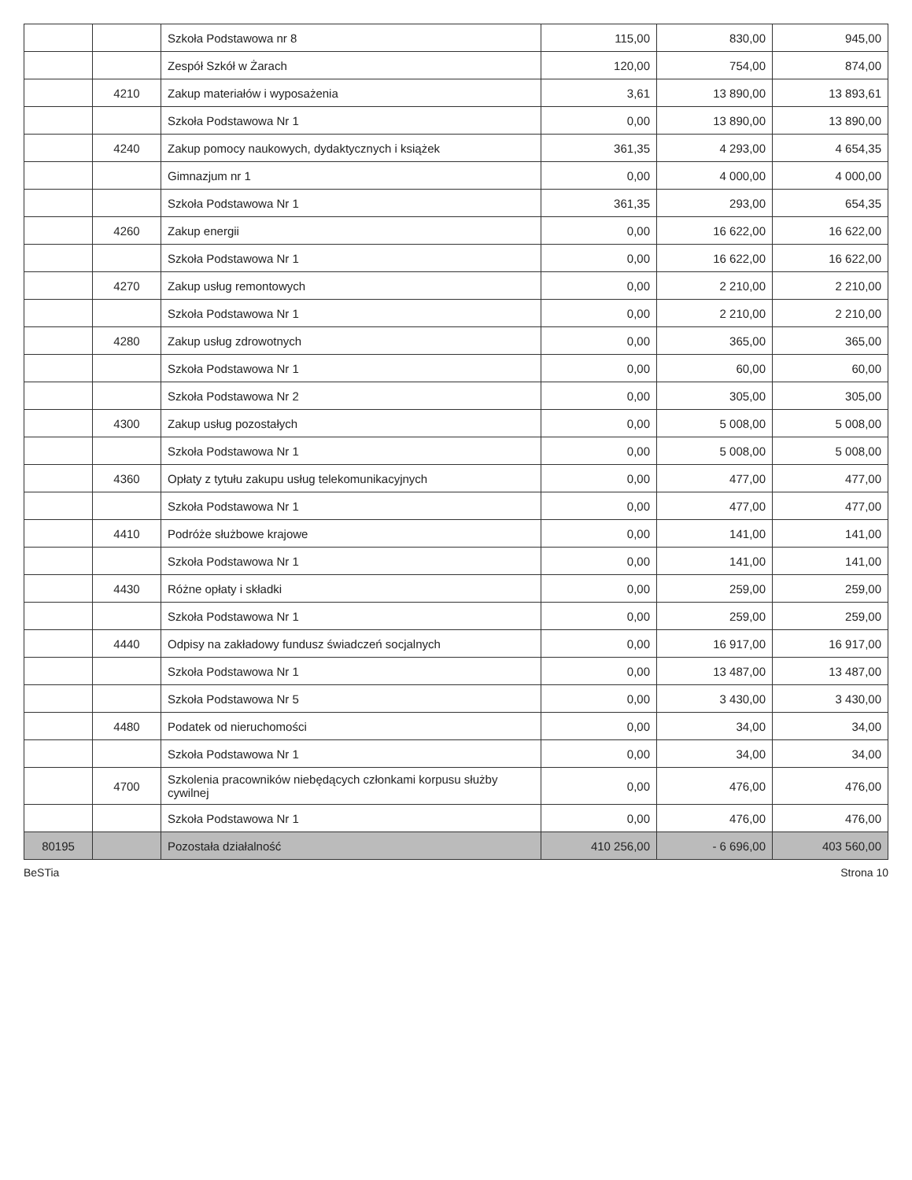| | | Szkoła Podstawowa nr 8 | 115,00 | 830,00 | 945,00 |
| | | Zespół Szkół w Żarach | 120,00 | 754,00 | 874,00 |
| | 4210 | Zakup materiałów i wyposażenia | 3,61 | 13 890,00 | 13 893,61 |
| | | Szkoła Podstawowa Nr 1 | 0,00 | 13 890,00 | 13 890,00 |
| | 4240 | Zakup pomocy naukowych, dydaktycznych i książek | 361,35 | 4 293,00 | 4 654,35 |
| | | Gimnazjum nr 1 | 0,00 | 4 000,00 | 4 000,00 |
| | | Szkoła Podstawowa Nr 1 | 361,35 | 293,00 | 654,35 |
| | 4260 | Zakup energii | 0,00 | 16 622,00 | 16 622,00 |
| | | Szkoła Podstawowa Nr 1 | 0,00 | 16 622,00 | 16 622,00 |
| | 4270 | Zakup usług remontowych | 0,00 | 2 210,00 | 2 210,00 |
| | | Szkoła Podstawowa Nr 1 | 0,00 | 2 210,00 | 2 210,00 |
| | 4280 | Zakup usług zdrowotnych | 0,00 | 365,00 | 365,00 |
| | | Szkoła Podstawowa Nr 1 | 0,00 | 60,00 | 60,00 |
| | | Szkoła Podstawowa Nr 2 | 0,00 | 305,00 | 305,00 |
| | 4300 | Zakup usług pozostałych | 0,00 | 5 008,00 | 5 008,00 |
| | | Szkoła Podstawowa Nr 1 | 0,00 | 5 008,00 | 5 008,00 |
| | 4360 | Opłaty z tytułu zakupu usług telekomunikacyjnych | 0,00 | 477,00 | 477,00 |
| | | Szkoła Podstawowa Nr 1 | 0,00 | 477,00 | 477,00 |
| | 4410 | Podróże służbowe krajowe | 0,00 | 141,00 | 141,00 |
| | | Szkoła Podstawowa Nr 1 | 0,00 | 141,00 | 141,00 |
| | 4430 | Różne opłaty i składki | 0,00 | 259,00 | 259,00 |
| | | Szkoła Podstawowa Nr 1 | 0,00 | 259,00 | 259,00 |
| | 4440 | Odpisy na zakładowy fundusz świadczeń socjalnych | 0,00 | 16 917,00 | 16 917,00 |
| | | Szkoła Podstawowa Nr 1 | 0,00 | 13 487,00 | 13 487,00 |
| | | Szkoła Podstawowa Nr 5 | 0,00 | 3 430,00 | 3 430,00 |
| | 4480 | Podatek od nieruchomości | 0,00 | 34,00 | 34,00 |
| | | Szkoła Podstawowa Nr 1 | 0,00 | 34,00 | 34,00 |
| | 4700 | Szkolenia pracowników niebędących członkami korpusu służby cywilnej | 0,00 | 476,00 | 476,00 |
| | | Szkoła Podstawowa Nr 1 | 0,00 | 476,00 | 476,00 |
| 80195 | | Pozostała działalność | 410 256,00 | - 6 696,00 | 403 560,00 |
BeSTia Strona 10